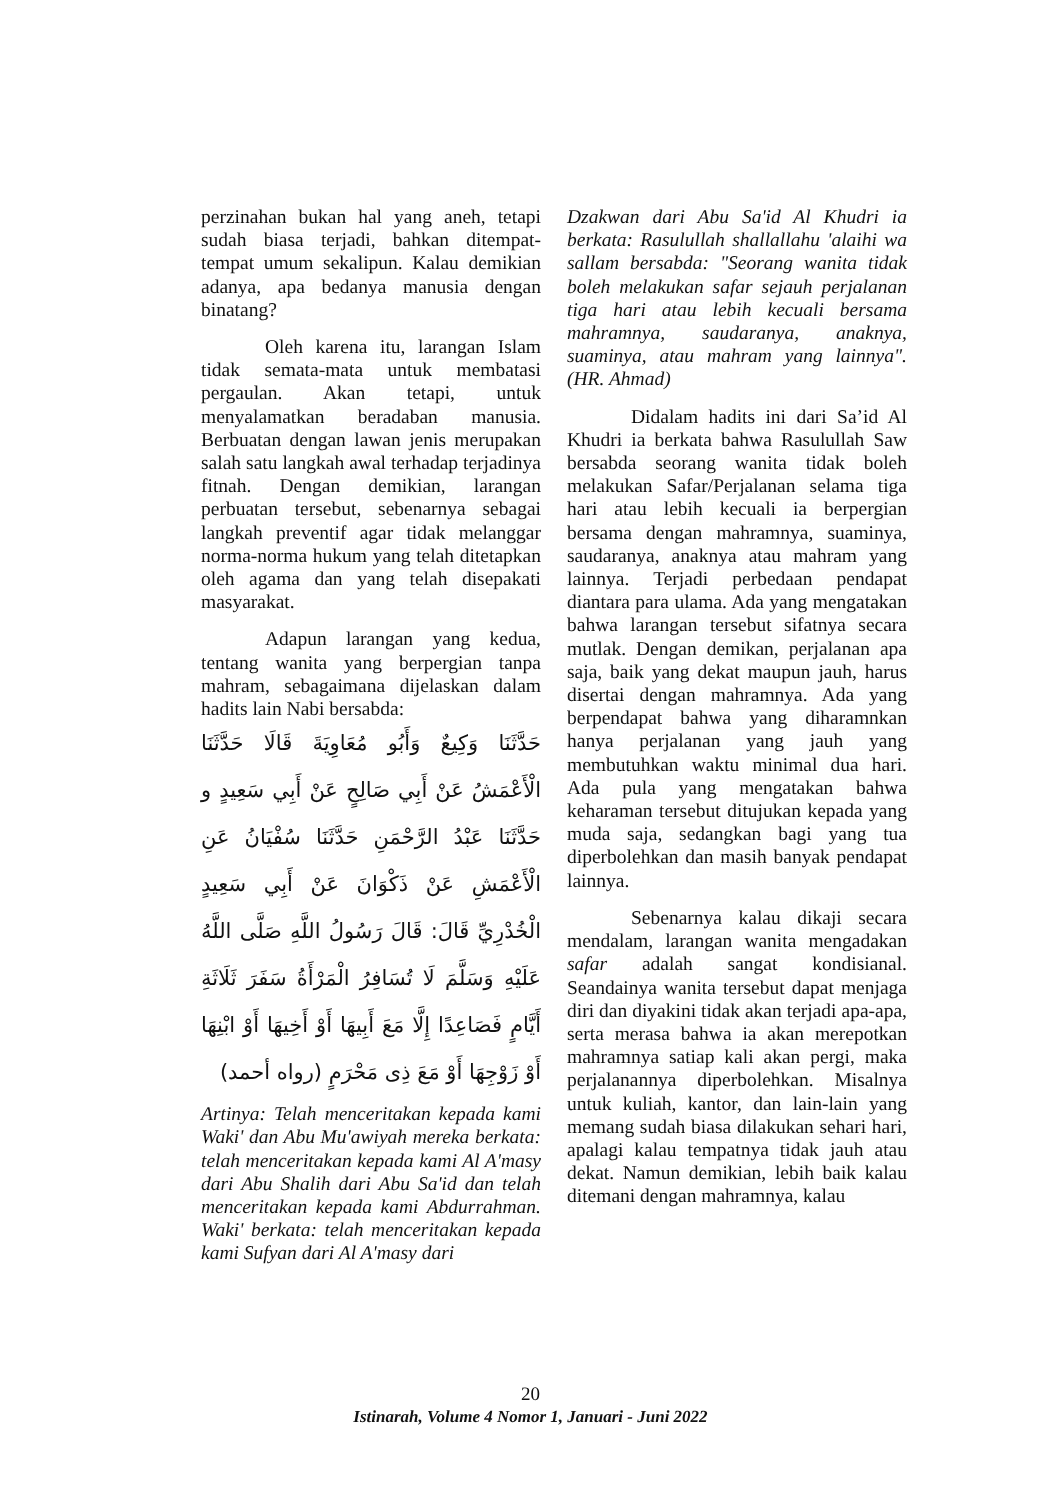perzinahan bukan hal yang aneh, tetapi sudah biasa terjadi, bahkan ditempat-tempat umum sekalipun. Kalau demikian adanya, apa bedanya manusia dengan binatang?
Oleh karena itu, larangan Islam tidak semata-mata untuk membatasi pergaulan. Akan tetapi, untuk menyalamatkan beradaban manusia. Berbuatan dengan lawan jenis merupakan salah satu langkah awal terhadap terjadinya fitnah. Dengan demikian, larangan perbuatan tersebut, sebenarnya sebagai langkah preventif agar tidak melanggar norma-norma hukum yang telah ditetapkan oleh agama dan yang telah disepakati masyarakat.
Adapun larangan yang kedua, tentang wanita yang berpergian tanpa mahram, sebagaimana dijelaskan dalam hadits lain Nabi bersabda:
حَدَّثَنَا وَكِيعٌ وَأَبُو مُعَاوِيَةَ قَالَا حَدَّثَنَا الْأَعْمَشُ عَنْ أَبِي صَالِحٍ عَنْ أَبِي سَعِيدٍ و حَدَّثَنَا عَبْدُ الرَّحْمَنِ حَدَّثَنَا سُفْيَانُ عَنِ الْأَعْمَشِ عَنْ ذَكْوَانَ عَنْ أَبِي سَعِيدٍ الْخُدْرِيِّ قَالَ: قَالَ رَسُولُ اللَّهِ صَلَّى اللَّهُ عَلَيْهِ وَسَلَّمَ لَا تُسَافِرُ الْمَرْأَةُ سَفَرَ ثَلَاثَةِ أَيَّامٍ فَصَاعِدًا إِلَّا مَعَ أَبِيهَا أَوْ أَخِيهَا أَوْ ابْنِهَا أَوْ زَوْجِهَا أَوْ مَعَ ذِى مَحْرَمٍ (رواه أحمد)
Artinya: Telah menceritakan kepada kami Waki' dan Abu Mu'awiyah mereka berkata: telah menceritakan kepada kami Al A'masy dari Abu Shalih dari Abu Sa'id dan telah menceritakan kepada kami Abdurrahman. Waki' berkata: telah menceritakan kepada kami Sufyan dari Al A'masy dari
Dzakwan dari Abu Sa'id Al Khudri ia berkata: Rasulullah shallallahu 'alaihi wa sallam bersabda: "Seorang wanita tidak boleh melakukan safar sejauh perjalanan tiga hari atau lebih kecuali bersama mahramnya, saudaranya, anaknya, suaminya, atau mahram yang lainnya". (HR. Ahmad)
Didalam hadits ini dari Sa’id Al Khudri ia berkata bahwa Rasulullah Saw bersabda seorang wanita tidak boleh melakukan Safar/Perjalanan selama tiga hari atau lebih kecuali ia berpergian bersama dengan mahramnya, suaminya, saudaranya, anaknya atau mahram yang lainnya. Terjadi perbedaan pendapat diantara para ulama. Ada yang mengatakan bahwa larangan tersebut sifatnya secara mutlak. Dengan demikan, perjalanan apa saja, baik yang dekat maupun jauh, harus disertai dengan mahramnya. Ada yang berpendapat bahwa yang diharamnkan hanya perjalanan yang jauh yang membutuhkan waktu minimal dua hari. Ada pula yang mengatakan bahwa keharaman tersebut ditujukan kepada yang muda saja, sedangkan bagi yang tua diperbolehkan dan masih banyak pendapat lainnya.
Sebenarnya kalau dikaji secara mendalam, larangan wanita mengadakan safar adalah sangat kondisianal. Seandainya wanita tersebut dapat menjaga diri dan diyakini tidak akan terjadi apa-apa, serta merasa bahwa ia akan merepotkan mahramnya satiap kali akan pergi, maka perjalanannya diperbolehkan. Misalnya untuk kuliah, kantor, dan lain-lain yang memang sudah biasa dilakukan sehari hari, apalagi kalau tempatnya tidak jauh atau dekat. Namun demikian, lebih baik kalau ditemani dengan mahramnya, kalau
20
Istinarah, Volume 4 Nomor 1, Januari - Juni 2022